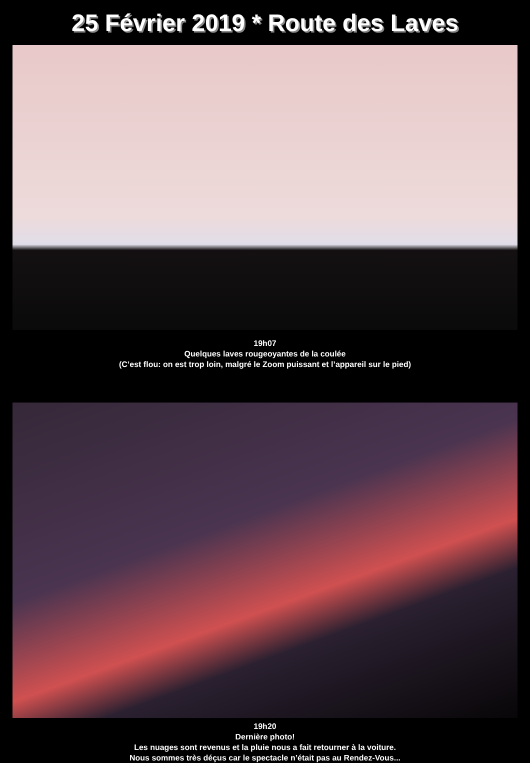25 Février 2019 * Route des Laves
19h07
Quelques laves rougeoyantes de la coulée
(C’est flou: on est trop loin, malgré le Zoom puissant et l’appareil sur le pied)
19h20
Dernière photo!
Les nuages sont revenus et la pluie nous a fait retourner à la voiture.
Nous sommes très déçus car le spectacle n’était pas au Rendez-Vous...